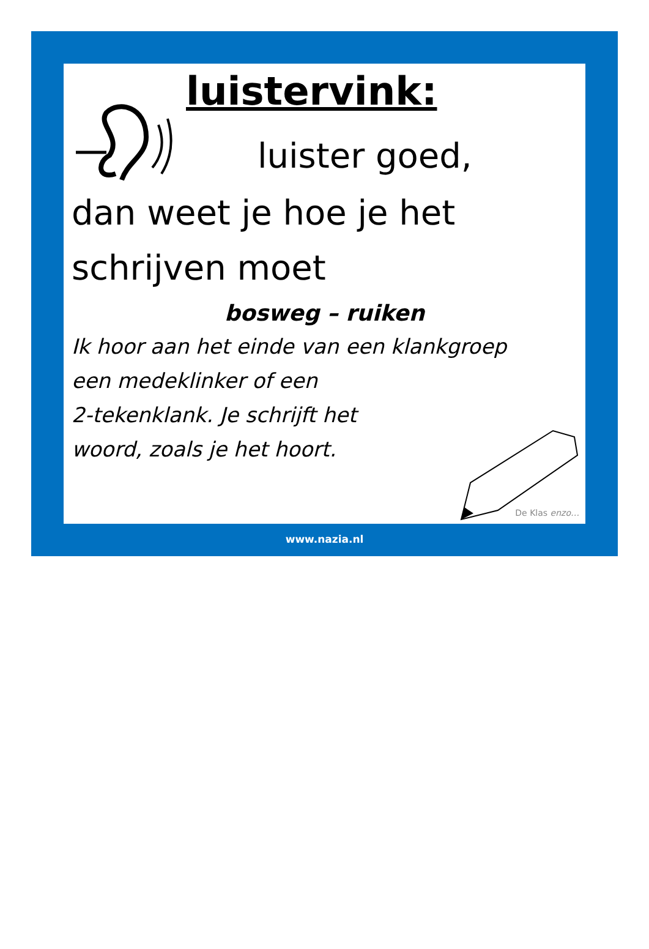luistervink:
luister goed,
dan weet je hoe je het
schrijven moet
bosweg – ruiken
Ik hoor aan het einde van een klankgroep
een medeklinker of een
2-tekenklank. Je schrijft het
woord, zoals je het hoort.
De Klas enzo…
www.nazia.nl